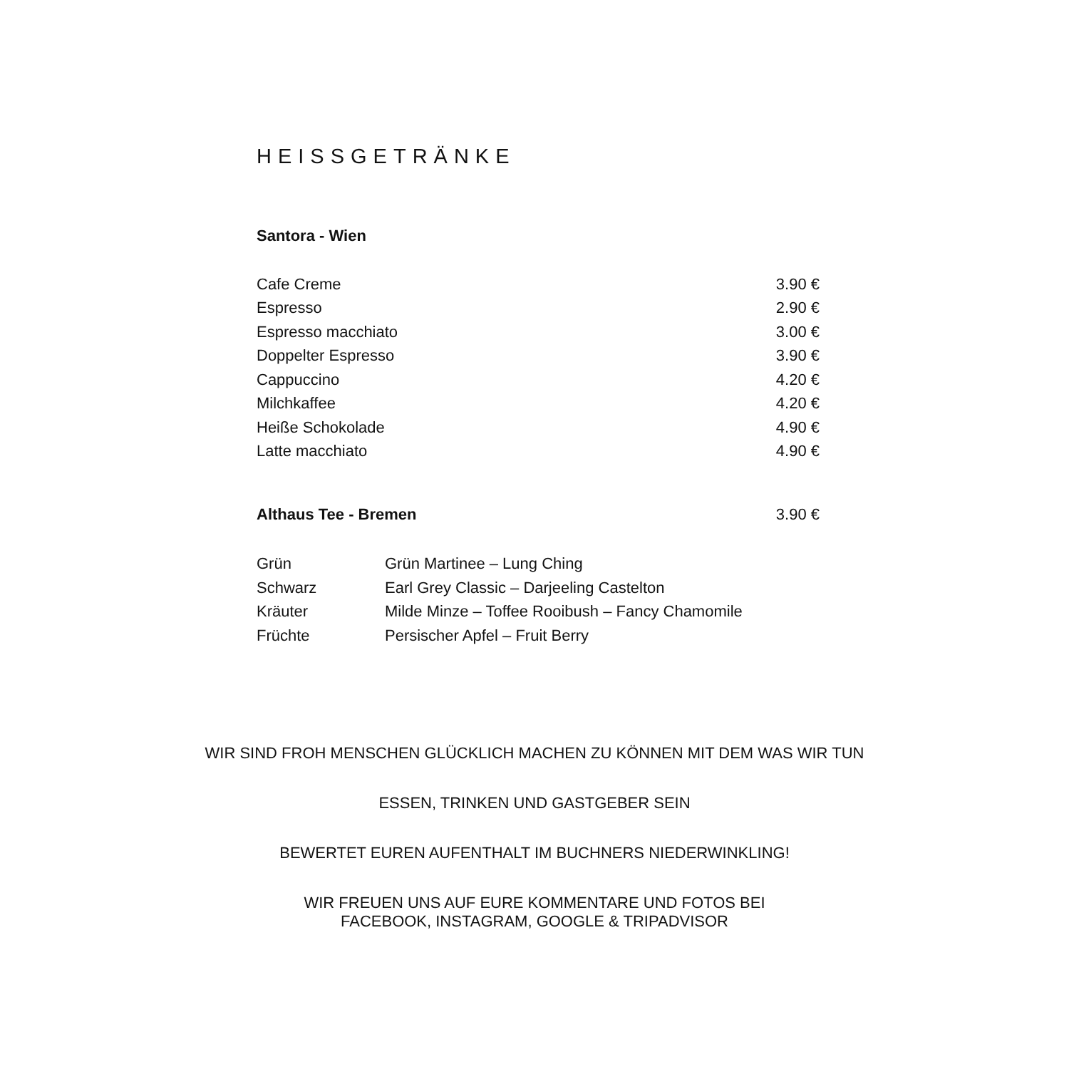HEISSGETRÄNKE
Santora - Wien
| Cafe Creme | 3.90 € |
| Espresso | 2.90 € |
| Espresso macchiato | 3.00 € |
| Doppelter Espresso | 3.90 € |
| Cappuccino | 4.20 € |
| Milchkaffee | 4.20 € |
| Heiße Schokolade | 4.90 € |
| Latte macchiato | 4.90 € |
| Althaus Tee - Bremen | 3.90 € |
| Grün | Grün Martinee – Lung Ching |
| Schwarz | Earl Grey Classic – Darjeeling Castelton |
| Kräuter | Milde Minze – Toffee Rooibush – Fancy Chamomile |
| Früchte | Persischer Apfel – Fruit Berry |
WIR SIND FROH MENSCHEN GLÜCKLICH MACHEN ZU KÖNNEN MIT DEM WAS WIR TUN
ESSEN, TRINKEN UND GASTGEBER SEIN
BEWERTET EUREN AUFENTHALT IM BUCHNERS NIEDERWINKLING!
WIR FREUEN UNS AUF EURE KOMMENTARE UND FOTOS BEI
FACEBOOK, INSTAGRAM, GOOGLE & TRIPADVISOR